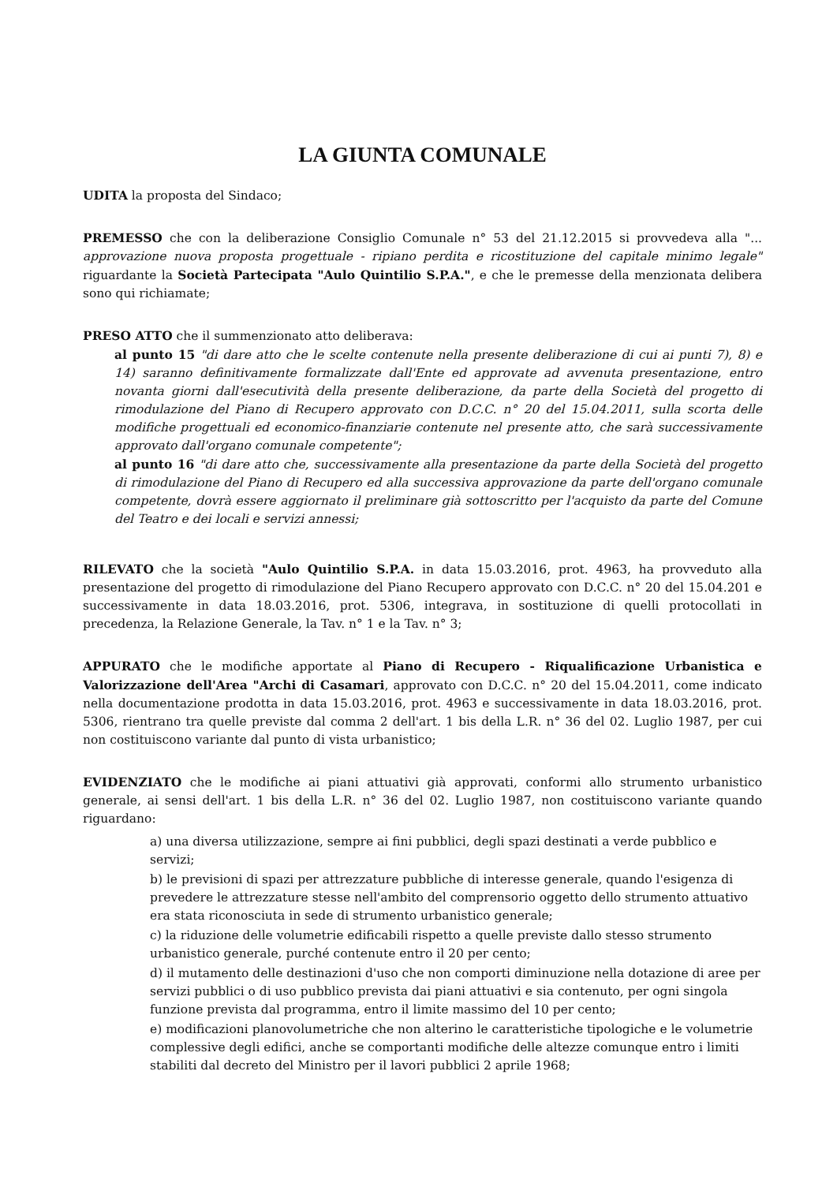LA GIUNTA COMUNALE
UDITA la proposta del Sindaco;
PREMESSO che con la deliberazione Consiglio Comunale n° 53 del 21.12.2015 si provvedeva alla "... approvazione nuova proposta progettuale - ripiano perdita e ricostituzione del capitale minimo legale" riguardante la Società Partecipata "Aulo Quintilio S.P.A.", e che le premesse della menzionata delibera sono qui richiamate;
PRESO ATTO che il summenzionato atto deliberava:
al punto 15 "di dare atto che le scelte contenute nella presente deliberazione di cui ai punti 7), 8) e 14) saranno definitivamente formalizzate dall'Ente ed approvate ad avvenuta presentazione, entro novanta giorni dall'esecutività della presente deliberazione, da parte della Società del progetto di rimodulazione del Piano di Recupero approvato con D.C.C. n° 20 del 15.04.2011, sulla scorta delle modifiche progettuali ed economico-finanziarie contenute nel presente atto, che sarà successivamente approvato dall'organo comunale competente";
al punto 16 "di dare atto che, successivamente alla presentazione da parte della Società del progetto di rimodulazione del Piano di Recupero ed alla successiva approvazione da parte dell'organo comunale competente, dovrà essere aggiornato il preliminare già sottoscritto per l'acquisto da parte del Comune del Teatro e dei locali e servizi annessi;
RILEVATO che la società "Aulo Quintilio S.P.A. in data 15.03.2016, prot. 4963, ha provveduto alla presentazione del progetto di rimodulazione del Piano Recupero approvato con D.C.C. n° 20 del 15.04.201 e successivamente in data 18.03.2016, prot. 5306, integrava, in sostituzione di quelli protocollati in precedenza, la Relazione Generale, la Tav. n° 1 e la Tav. n° 3;
APPURATO che le modifiche apportate al Piano di Recupero - Riqualificazione Urbanistica e Valorizzazione dell'Area "Archi di Casamari, approvato con D.C.C. n° 20 del 15.04.2011, come indicato nella documentazione prodotta in data 15.03.2016, prot. 4963 e successivamente in data 18.03.2016, prot. 5306, rientrano tra quelle previste dal comma 2 dell'art. 1 bis della L.R. n° 36 del 02. Luglio 1987, per cui non costituiscono variante dal punto di vista urbanistico;
EVIDENZIATO che le modifiche ai piani attuativi già approvati, conformi allo strumento urbanistico generale, ai sensi dell'art. 1 bis della L.R. n° 36 del 02. Luglio 1987, non costituiscono variante quando riguardano:
a) una diversa utilizzazione, sempre ai fini pubblici, degli spazi destinati a verde pubblico e servizi;
b) le previsioni di spazi per attrezzature pubbliche di interesse generale, quando l'esigenza di prevedere le attrezzature stesse nell'ambito del comprensorio oggetto dello strumento attuativo era stata riconosciuta in sede di strumento urbanistico generale;
c) la riduzione delle volumetrie edificabili rispetto a quelle previste dallo stesso strumento urbanistico generale, purché contenute entro il 20 per cento;
d) il mutamento delle destinazioni d'uso che non comporti diminuzione nella dotazione di aree per servizi pubblici o di uso pubblico prevista dai piani attuativi e sia contenuto, per ogni singola funzione prevista dal programma, entro il limite massimo del 10 per cento;
e) modificazioni planovolumetriche che non alterino le caratteristiche tipologiche e le volumetrie complessive degli edifici, anche se comportanti modifiche delle altezze comunque entro i limiti stabiliti dal decreto del Ministro per il lavori pubblici 2 aprile 1968;